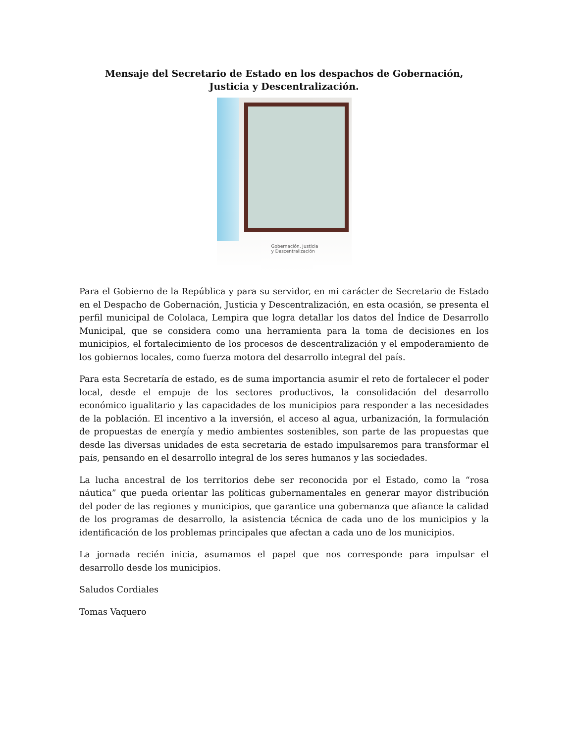Mensaje del Secretario de Estado en los despachos de Gobernación,
Justicia y Descentralización.
Gobernación, Justicia
y Descentralización
Para el Gobierno de la República y para su servidor, en mi carácter de Secretario de Estado en el Despacho de Gobernación, Justicia y Descentralización, en esta ocasión, se presenta el perfil municipal de Cololaca, Lempira que logra detallar los datos del Índice de Desarrollo Municipal, que se considera como una herramienta para la toma de decisiones en los municipios, el fortalecimiento de los procesos de descentralización y el empoderamiento de los gobiernos locales, como fuerza motora del desarrollo integral del país.
Para esta Secretaría de estado, es de suma importancia asumir el reto de fortalecer el poder local, desde el empuje de los sectores productivos, la consolidación del desarrollo económico igualitario y las capacidades de los municipios para responder a las necesidades de la población. El incentivo a la inversión, el acceso al agua, urbanización, la formulación de propuestas de energía y medio ambientes sostenibles, son parte de las propuestas que desde las diversas unidades de esta secretaria de estado impulsaremos para transformar el país, pensando en el desarrollo integral de los seres humanos y las sociedades.
La lucha ancestral de los territorios debe ser reconocida por el Estado, como la “rosa náutica” que pueda orientar las políticas gubernamentales en generar mayor distribución del poder de las regiones y municipios, que garantice una gobernanza que afiance la calidad de los programas de desarrollo, la asistencia técnica de cada uno de los municipios y la identificación de los problemas principales que afectan a cada uno de los municipios.
La jornada recién inicia, asumamos el papel que nos corresponde para impulsar el desarrollo desde los municipios.
Saludos Cordiales
Tomas Vaquero